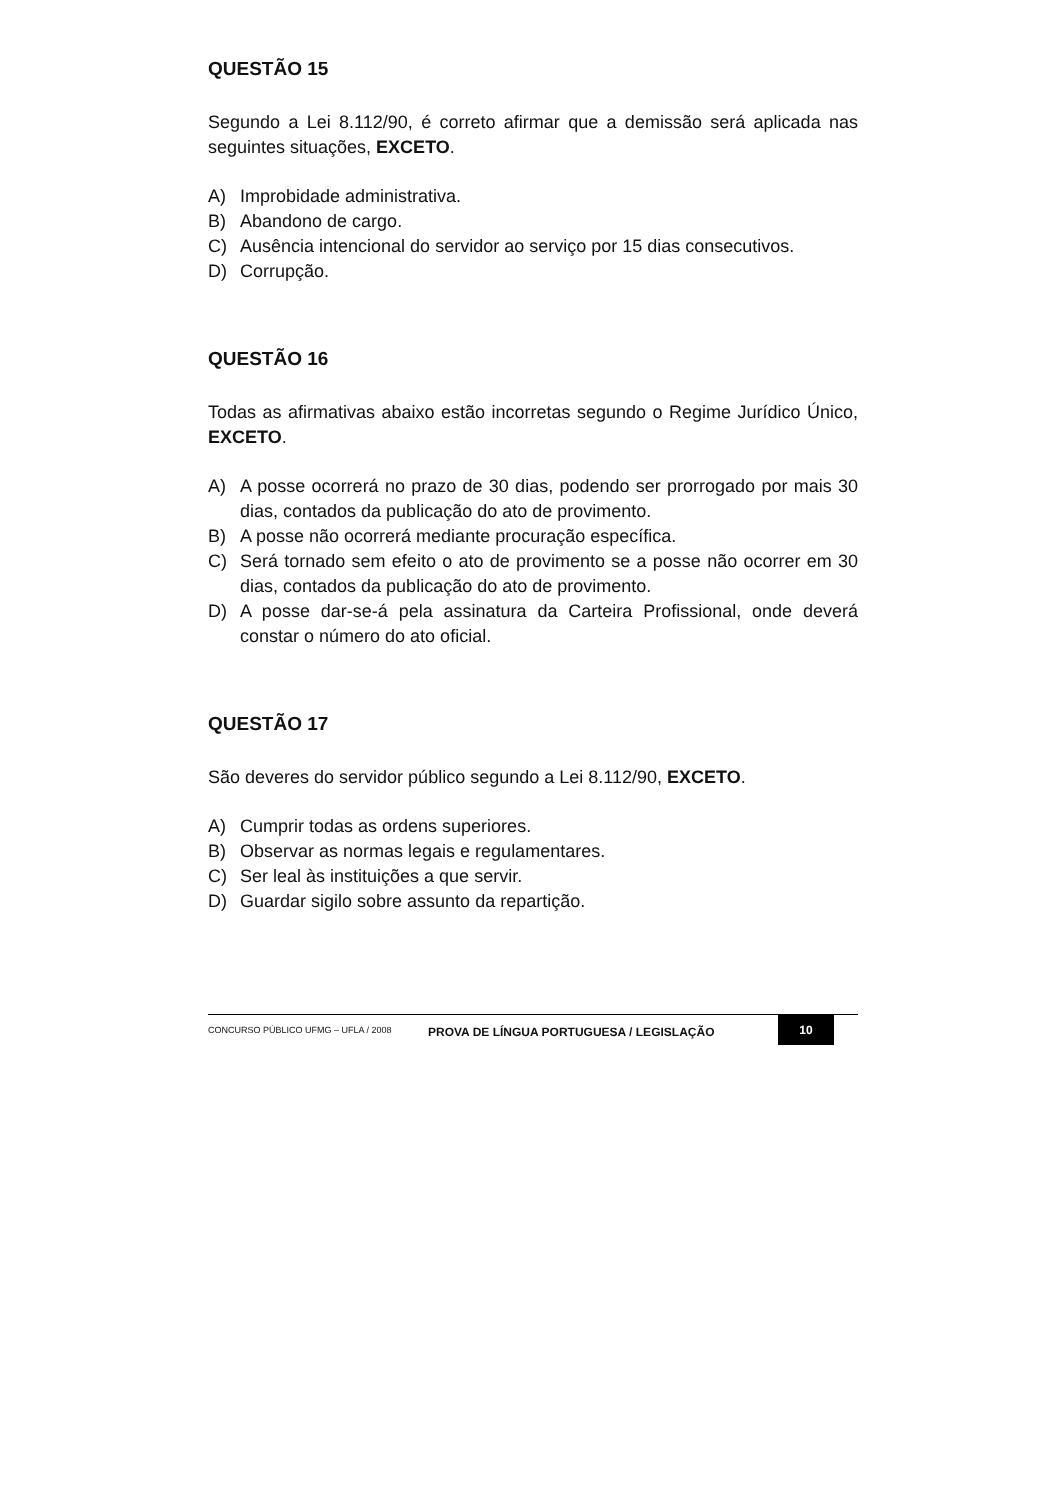QUESTÃO 15
Segundo a Lei 8.112/90, é correto afirmar que a demissão será aplicada nas seguintes situações, EXCETO.
A) Improbidade administrativa.
B) Abandono de cargo.
C) Ausência intencional do servidor ao serviço por 15 dias consecutivos.
D) Corrupção.
QUESTÃO 16
Todas as afirmativas abaixo estão incorretas segundo o Regime Jurídico Único, EXCETO.
A) A posse ocorrerá no prazo de 30 dias, podendo ser prorrogado por mais 30 dias, contados da publicação do ato de provimento.
B) A posse não ocorrerá mediante procuração específica.
C) Será tornado sem efeito o ato de provimento se a posse não ocorrer em 30 dias, contados da publicação do ato de provimento.
D) A posse dar-se-á pela assinatura da Carteira Profissional, onde deverá constar o número do ato oficial.
QUESTÃO 17
São deveres do servidor público segundo a Lei 8.112/90, EXCETO.
A) Cumprir todas as ordens superiores.
B) Observar as normas legais e regulamentares.
C) Ser leal às instituições a que servir.
D) Guardar sigilo sobre assunto da repartição.
CONCURSO PÚBLICO UFMG – UFLA / 2008
PROVA DE LÍNGUA PORTUGUESA / LEGISLAÇÃO
10